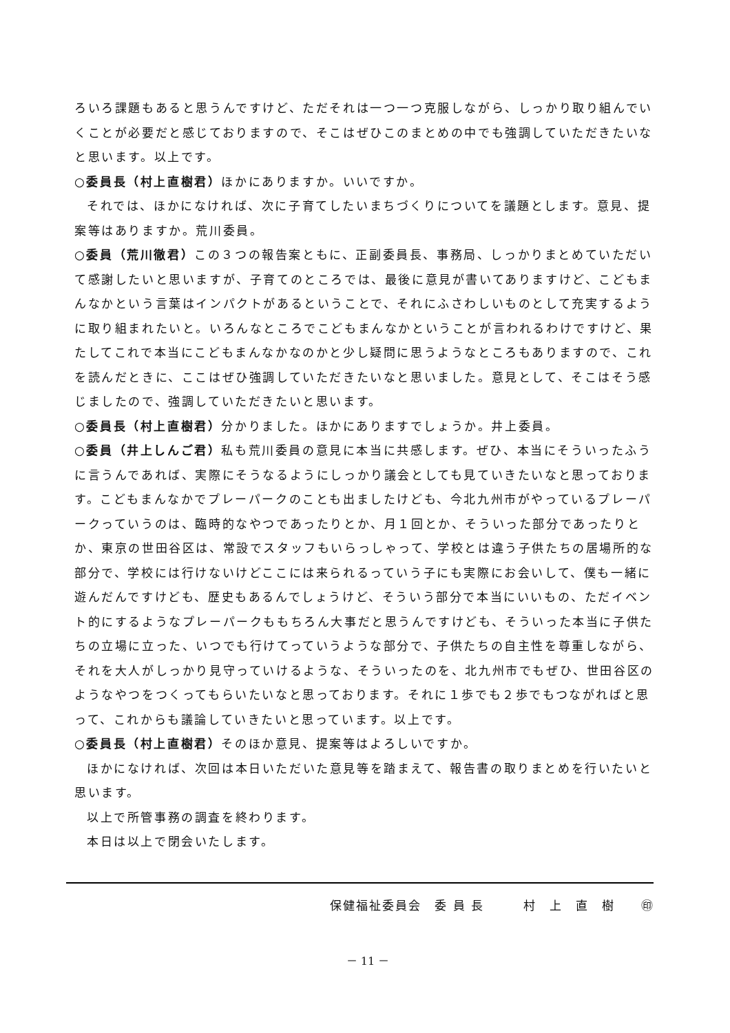ろいろ課題もあると思うんですけど、ただそれは一つ一つ克服しながら、しっかり取り組んでいくことが必要だと感じておりますので、そこはぜひこのまとめの中でも強調していただきたいなと思います。以上です。
○委員長（村上直樹君）ほかにありますか。いいですか。
それでは、ほかになければ、次に子育てしたいまちづくりについてを議題とします。意見、提案等はありますか。荒川委員。
○委員（荒川徹君）この３つの報告案ともに、正副委員長、事務局、しっかりまとめていただいて感謝したいと思いますが、子育てのところでは、最後に意見が書いてありますけど、こどもまんなかという言葉はインパクトがあるということで、それにふさわしいものとして充実するように取り組まれたいと。いろんなところでこどもまんなかということが言われるわけですけど、果たしてこれで本当にこどもまんなかなのかと少し疑問に思うようなところもありますので、これを読んだときに、ここはぜひ強調していただきたいなと思いました。意見として、そこはそう感じましたので、強調していただきたいと思います。
○委員長（村上直樹君）分かりました。ほかにありますでしょうか。井上委員。
○委員（井上しんご君）私も荒川委員の意見に本当に共感します。ぜひ、本当にそういったふうに言うんであれば、実際にそうなるようにしっかり議会としても見ていきたいなと思っております。こどもまんなかでプレーパークのことも出ましたけども、今北九州市がやっているプレーパークっていうのは、臨時的なやつであったりとか、月１回とか、そういった部分であったりとか、東京の世田谷区は、常設でスタッフもいらっしゃって、学校とは違う子供たちの居場所的な部分で、学校には行けないけどここには来られるっていう子にも実際にお会いして、僕も一緒に遊んだんですけども、歴史もあるんでしょうけど、そういう部分で本当にいいもの、ただイベント的にするようなプレーパークももちろん大事だと思うんですけども、そういった本当に子供たちの立場に立った、いつでも行けてっていうような部分で、子供たちの自主性を尊重しながら、それを大人がしっかり見守っていけるような、そういったのを、北九州市でもぜひ、世田谷区のようなやつをつくってもらいたいなと思っております。それに１歩でも２歩でもつながればと思って、これからも議論していきたいと思っています。以上です。
○委員長（村上直樹君）そのほか意見、提案等はよろしいですか。
ほかになければ、次回は本日いただいた意見等を踏まえて、報告書の取りまとめを行いたいと思います。
以上で所管事務の調査を終わります。
本日は以上で閉会いたします。
保健福祉委員会　委 員 長　　　村　上　直　樹　　㊞
－ 11 －